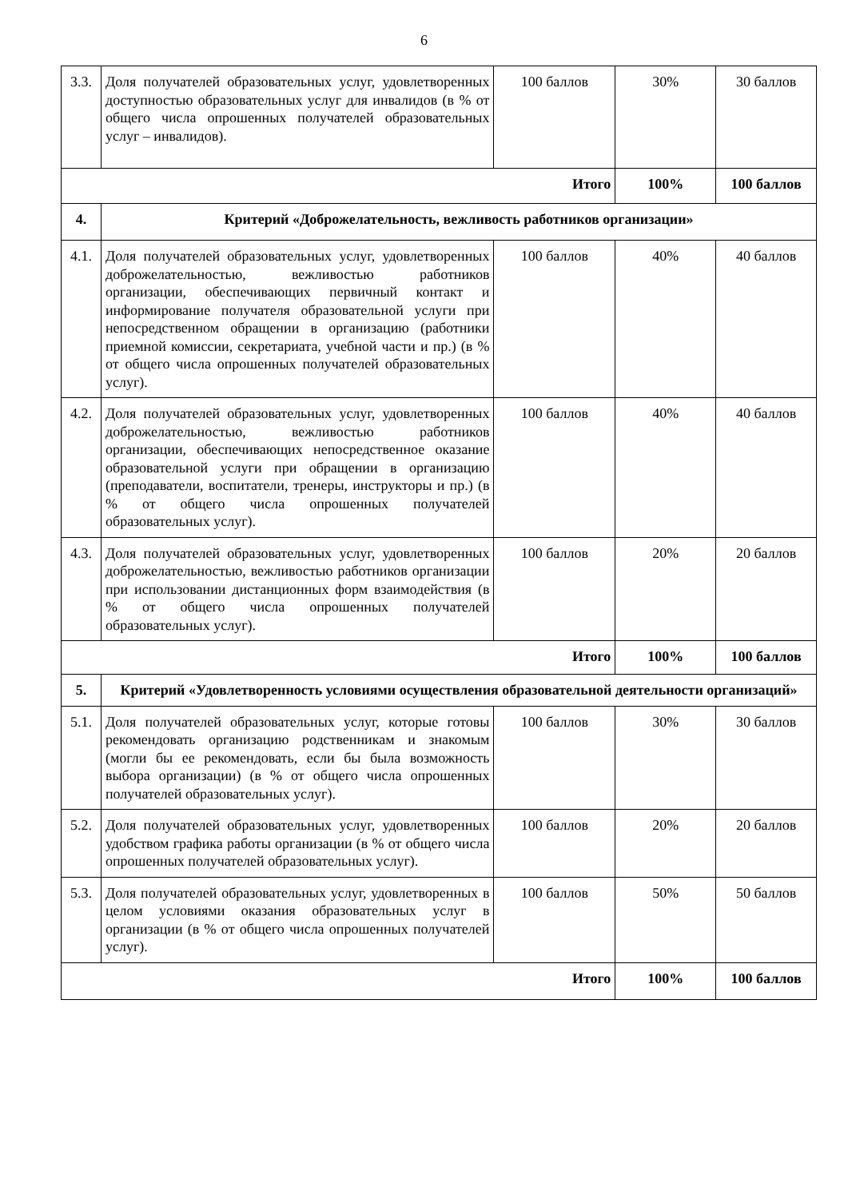6
| 3.3. | Доля получателей образовательных услуг, удовлетворенных доступностью образовательных услуг для инвалидов (в % от общего числа опрошенных получателей образовательных услуг – инвалидов). | 100 баллов | 30% | 30 баллов |
| Итого | | | 100% | 100 баллов |
| 4. | Критерий «Доброжелательность, вежливость работников организации» | | | |
| 4.1. | Доля получателей образовательных услуг, удовлетворенных доброжелательностью, вежливостью работников организации, обеспечивающих первичный контакт и информирование получателя образовательной услуги при непосредственном обращении в организацию (работники приемной комиссии, секретариата, учебной части и пр.) (в % от общего числа опрошенных получателей образовательных услуг). | 100 баллов | 40% | 40 баллов |
| 4.2. | Доля получателей образовательных услуг, удовлетворенных доброжелательностью, вежливостью работников организации, обеспечивающих непосредственное оказание образовательной услуги при обращении в организацию (преподаватели, воспитатели, тренеры, инструкторы и пр.) (в % от общего числа опрошенных получателей образовательных услуг). | 100 баллов | 40% | 40 баллов |
| 4.3. | Доля получателей образовательных услуг, удовлетворенных доброжелательностью, вежливостью работников организации при использовании дистанционных форм взаимодействия (в % от общего числа опрошенных получателей образовательных услуг). | 100 баллов | 20% | 20 баллов |
| Итого | | | 100% | 100 баллов |
| 5. | Критерий «Удовлетворенность условиями осуществления образовательной деятельности организаций» | | | |
| 5.1. | Доля получателей образовательных услуг, которые готовы рекомендовать организацию родственникам и знакомым (могли бы ее рекомендовать, если бы была возможность выбора организации) (в % от общего числа опрошенных получателей образовательных услуг). | 100 баллов | 30% | 30 баллов |
| 5.2. | Доля получателей образовательных услуг, удовлетворенных удобством графика работы организации (в % от общего числа опрошенных получателей образовательных услуг). | 100 баллов | 20% | 20 баллов |
| 5.3. | Доля получателей образовательных услуг, удовлетворенных в целом условиями оказания образовательных услуг в организации (в % от общего числа опрошенных получателей услуг). | 100 баллов | 50% | 50 баллов |
| Итого | | | 100% | 100 баллов |